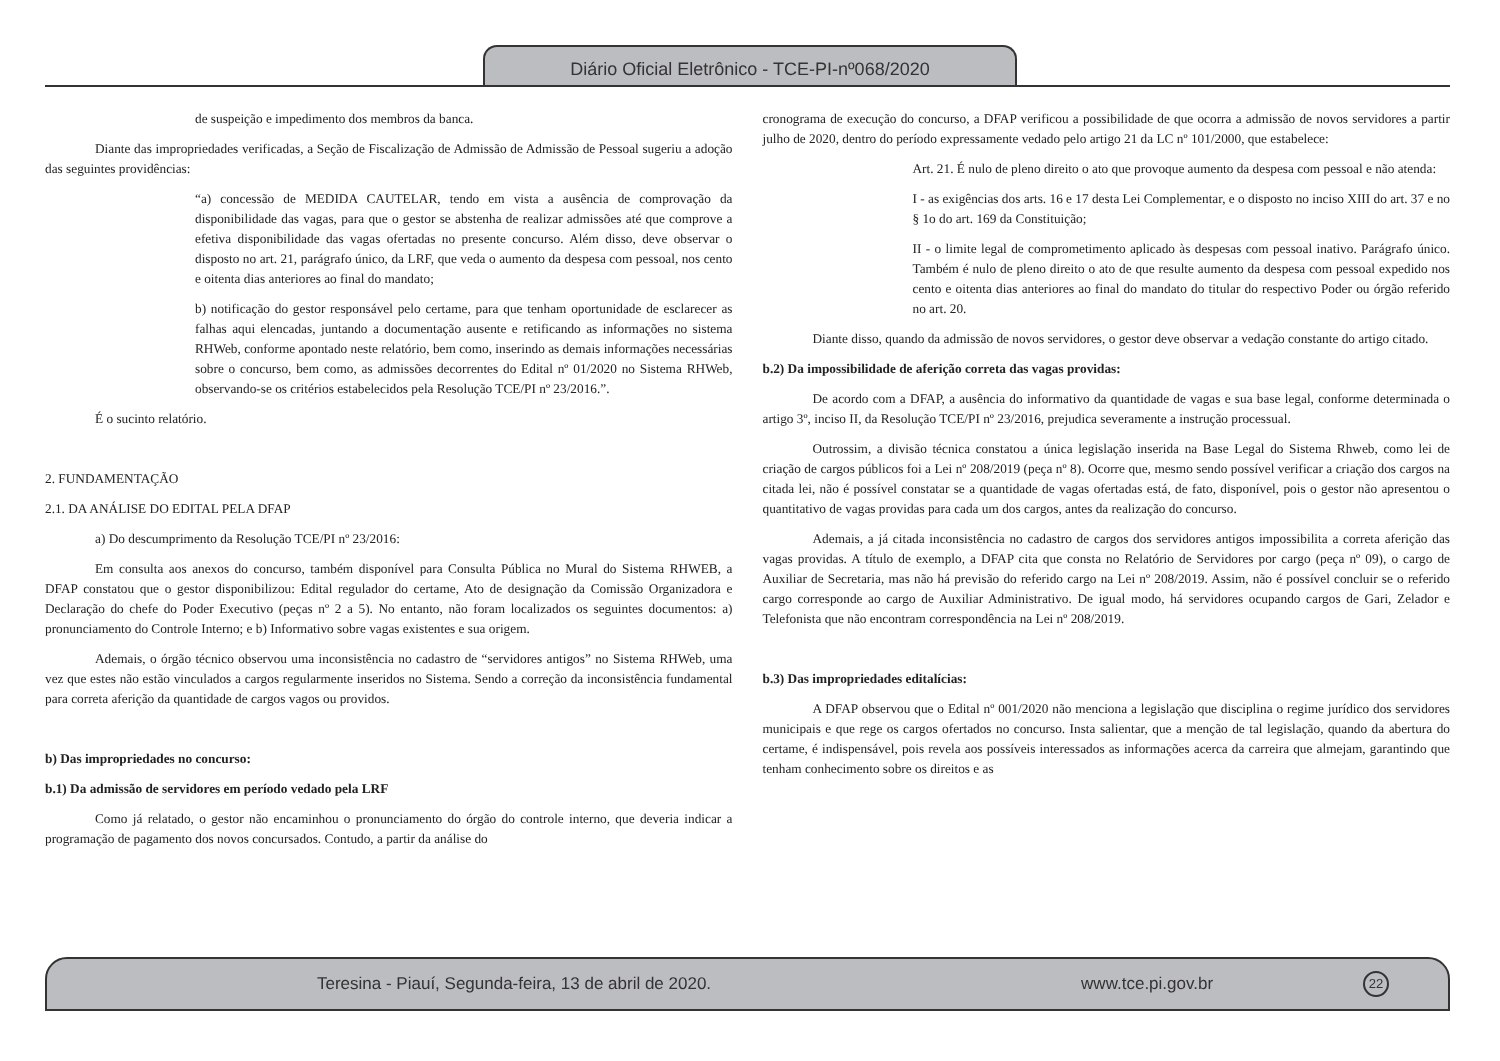Diário Oficial Eletrônico - TCE-PI-nº068/2020
de suspeição e impedimento dos membros da banca.
Diante das impropriedades verificadas, a Seção de Fiscalização de Admissão de Admissão de Pessoal sugeriu a adoção das seguintes providências:
“a) concessão de MEDIDA CAUTELAR, tendo em vista a ausência de comprovação da disponibilidade das vagas, para que o gestor se abstenha de realizar admissões até que comprove a efetiva disponibilidade das vagas ofertadas no presente concurso. Além disso, deve observar o disposto no art. 21, parágrafo único, da LRF, que veda o aumento da despesa com pessoal, nos cento e oitenta dias anteriores ao final do mandato;
b) notificação do gestor responsável pelo certame, para que tenham oportunidade de esclarecer as falhas aqui elencadas, juntando a documentação ausente e retificando as informações no sistema RHWeb, conforme apontado neste relatório, bem como, inserindo as demais informações necessárias sobre o concurso, bem como, as admissões decorrentes do Edital nº 01/2020 no Sistema RHWeb, observando-se os critérios estabelecidos pela Resolução TCE/PI nº 23/2016.”.
É o sucinto relatório.
2. FUNDAMENTAÇÃO
2.1. DA ANÁLISE DO EDITAL PELA DFAP
a) Do descumprimento da Resolução TCE/PI nº 23/2016:
Em consulta aos anexos do concurso, também disponível para Consulta Pública no Mural do Sistema RHWEB, a DFAP constatou que o gestor disponibilizou: Edital regulador do certame, Ato de designação da Comissão Organizadora e Declaração do chefe do Poder Executivo (peças nº 2 a 5). No entanto, não foram localizados os seguintes documentos: a) pronunciamento do Controle Interno; e b) Informativo sobre vagas existentes e sua origem.
Ademais, o órgão técnico observou uma inconsistência no cadastro de “servidores antigos” no Sistema RHWeb, uma vez que estes não estão vinculados a cargos regularmente inseridos no Sistema. Sendo a correção da inconsistência fundamental para correta aferição da quantidade de cargos vagos ou providos.
b) Das impropriedades no concurso:
b.1) Da admissão de servidores em período vedado pela LRF
Como já relatado, o gestor não encaminhou o pronunciamento do órgão do controle interno, que deveria indicar a programação de pagamento dos novos concursados. Contudo, a partir da análise do
cronograma de execução do concurso, a DFAP verificou a possibilidade de que ocorra a admissão de novos servidores a partir julho de 2020, dentro do período expressamente vedado pelo artigo 21 da LC nº 101/2000, que estabelece:
Art. 21. É nulo de pleno direito o ato que provoque aumento da despesa com pessoal e não atenda:
I - as exigências dos arts. 16 e 17 desta Lei Complementar, e o disposto no inciso XIII do art. 37 e no § 1o do art. 169 da Constituição;
II - o limite legal de comprometimento aplicado às despesas com pessoal inativo. Parágrafo único. Também é nulo de pleno direito o ato de que resulte aumento da despesa com pessoal expedido nos cento e oitenta dias anteriores ao final do mandato do titular do respectivo Poder ou órgão referido no art. 20.
Diante disso, quando da admissão de novos servidores, o gestor deve observar a vedação constante do artigo citado.
b.2) Da impossibilidade de aferição correta das vagas providas:
De acordo com a DFAP, a ausência do informativo da quantidade de vagas e sua base legal, conforme determinada o artigo 3º, inciso II, da Resolução TCE/PI nº 23/2016, prejudica severamente a instrução processual.
Outrossim, a divisão técnica constatou a única legislação inserida na Base Legal do Sistema Rhweb, como lei de criação de cargos públicos foi a Lei nº 208/2019 (peça nº 8). Ocorre que, mesmo sendo possível verificar a criação dos cargos na citada lei, não é possível constatar se a quantidade de vagas ofertadas está, de fato, disponível, pois o gestor não apresentou o quantitativo de vagas providas para cada um dos cargos, antes da realização do concurso.
Ademais, a já citada inconsistência no cadastro de cargos dos servidores antigos impossibilita a correta aferição das vagas providas. A título de exemplo, a DFAP cita que consta no Relatório de Servidores por cargo (peça nº 09), o cargo de Auxiliar de Secretaria, mas não há previsão do referido cargo na Lei nº 208/2019. Assim, não é possível concluir se o referido cargo corresponde ao cargo de Auxiliar Administrativo. De igual modo, há servidores ocupando cargos de Gari, Zelador e Telefonista que não encontram correspondência na Lei nº 208/2019.
b.3) Das impropriedades editalícias:
A DFAP observou que o Edital nº 001/2020 não menciona a legislação que disciplina o regime jurídico dos servidores municipais e que rege os cargos ofertados no concurso. Insta salientar, que a menção de tal legislação, quando da abertura do certame, é indispensável, pois revela aos possíveis interessados as informações acerca da carreira que almejam, garantindo que tenham conhecimento sobre os direitos e as
Teresina - Piauí, Segunda-feira, 13 de abril de 2020. www.tce.pi.gov.br 22